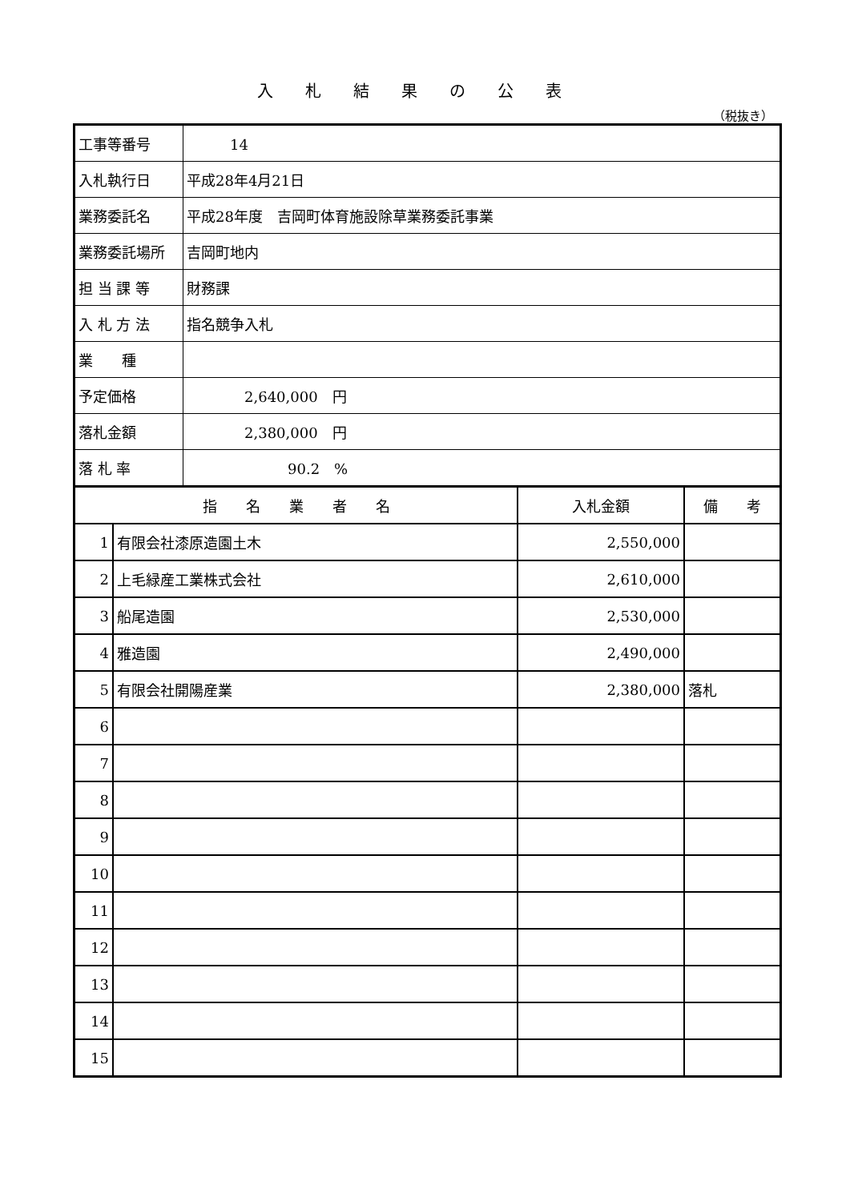入札結果の公表
（税抜き）
| 工事等番号 | 14 |
| 入札執行日 | 平成28年4月21日 |
| 業務委託名 | 平成28年度 吉岡町体育施設除草業務委託事業 |
| 業務委託場所 | 吉岡町地内 |
| 担 当 課 等 | 財務課 |
| 入 札 方 法 | 指名競争入札 |
| 業 種 | |
| 予定価格 | 2,640,000 円 |
| 落札金額 | 2,380,000 円 |
| 落 札 率 | 90.2 % |
| 指 名 業 者 名 | | 入札金額 | 備 考 |
| --- | --- | --- | --- |
| 1 | 有限会社漆原造園土木 | 2,550,000 | |
| 2 | 上毛緑産工業株式会社 | 2,610,000 | |
| 3 | 船尾造園 | 2,530,000 | |
| 4 | 雅造園 | 2,490,000 | |
| 5 | 有限会社開陽産業 | 2,380,000 | 落札 |
| 6 | | | |
| 7 | | | |
| 8 | | | |
| 9 | | | |
| 10 | | | |
| 11 | | | |
| 12 | | | |
| 13 | | | |
| 14 | | | |
| 15 | | | |